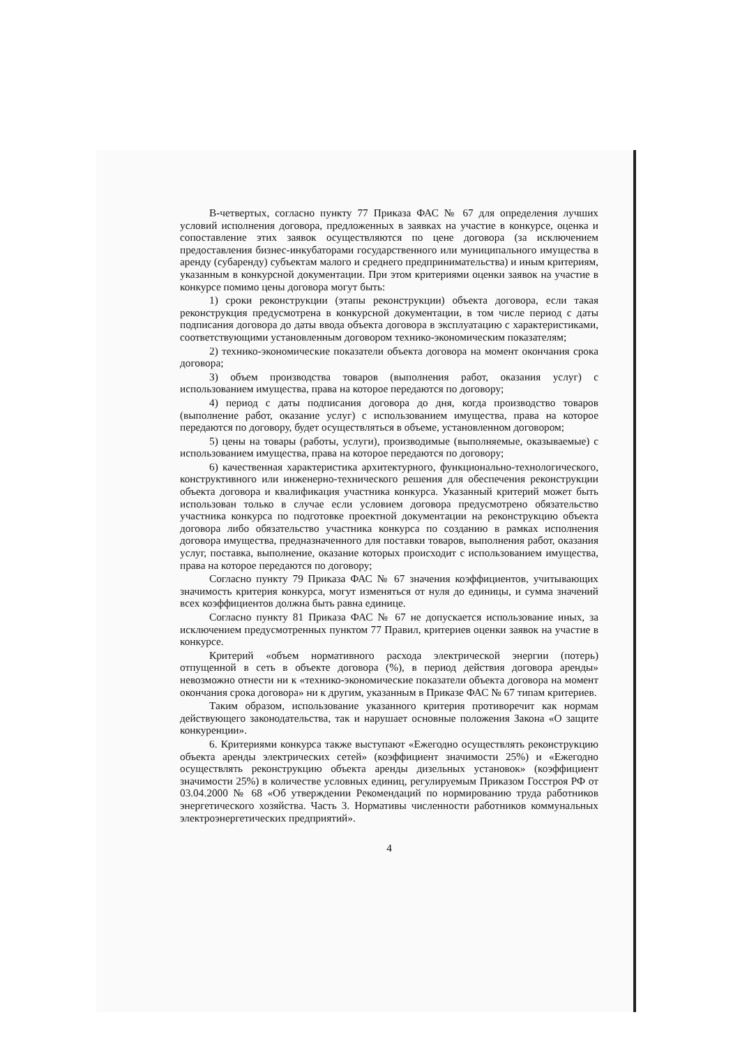В-четвертых, согласно пункту 77 Приказа ФАС № 67 для определения лучших условий исполнения договора, предложенных в заявках на участие в конкурсе, оценка и сопоставление этих заявок осуществляются по цене договора (за исключением предоставления бизнес-инкубаторами государственного или муниципального имущества в аренду (субаренду) субъектам малого и среднего предпринимательства) и иным критериям, указанным в конкурсной документации. При этом критериями оценки заявок на участие в конкурсе помимо цены договора могут быть:
1) сроки реконструкции (этапы реконструкции) объекта договора, если такая реконструкция предусмотрена в конкурсной документации, в том числе период с даты подписания договора до даты ввода объекта договора в эксплуатацию с характеристиками, соответствующими установленным договором технико-экономическим показателям;
2) технико-экономические показатели объекта договора на момент окончания срока договора;
3) объем производства товаров (выполнения работ, оказания услуг) с использованием имущества, права на которое передаются по договору;
4) период с даты подписания договора до дня, когда производство товаров (выполнение работ, оказание услуг) с использованием имущества, права на которое передаются по договору, будет осуществляться в объеме, установленном договором;
5) цены на товары (работы, услуги), производимые (выполняемые, оказываемые) с использованием имущества, права на которое передаются по договору;
6) качественная характеристика архитектурного, функционально-технологического, конструктивного или инженерно-технического решения для обеспечения реконструкции объекта договора и квалификация участника конкурса. Указанный критерий может быть использован только в случае если условием договора предусмотрено обязательство участника конкурса по подготовке проектной документации на реконструкцию объекта договора либо обязательство участника конкурса по созданию в рамках исполнения договора имущества, предназначенного для поставки товаров, выполнения работ, оказания услуг, поставка, выполнение, оказание которых происходит с использованием имущества, права на которое передаются по договору;
Согласно пункту 79 Приказа ФАС № 67 значения коэффициентов, учитывающих значимость критерия конкурса, могут изменяться от нуля до единицы, и сумма значений всех коэффициентов должна быть равна единице.
Согласно пункту 81 Приказа ФАС № 67 не допускается использование иных, за исключением предусмотренных пунктом 77 Правил, критериев оценки заявок на участие в конкурсе.
Критерий «объем нормативного расхода электрической энергии (потерь) отпущенной в сеть в объекте договора (%), в период действия договора аренды» невозможно отнести ни к «технико-экономические показатели объекта договора на момент окончания срока договора» ни к другим, указанным в Приказе ФАС № 67 типам критериев.
Таким образом, использование указанного критерия противоречит как нормам действующего законодательства, так и нарушает основные положения Закона «О защите конкуренции».
6. Критериями конкурса также выступают «Ежегодно осуществлять реконструкцию объекта аренды электрических сетей» (коэффициент значимости 25%) и «Ежегодно осуществлять реконструкцию объекта аренды дизельных установок» (коэффициент значимости 25%) в количестве условных единиц, регулируемым Приказом Госстроя РФ от 03.04.2000 № 68 «Об утверждении Рекомендаций по нормированию труда работников энергетического хозяйства. Часть 3. Нормативы численности работников коммунальных электроэнергетических предприятий».
4